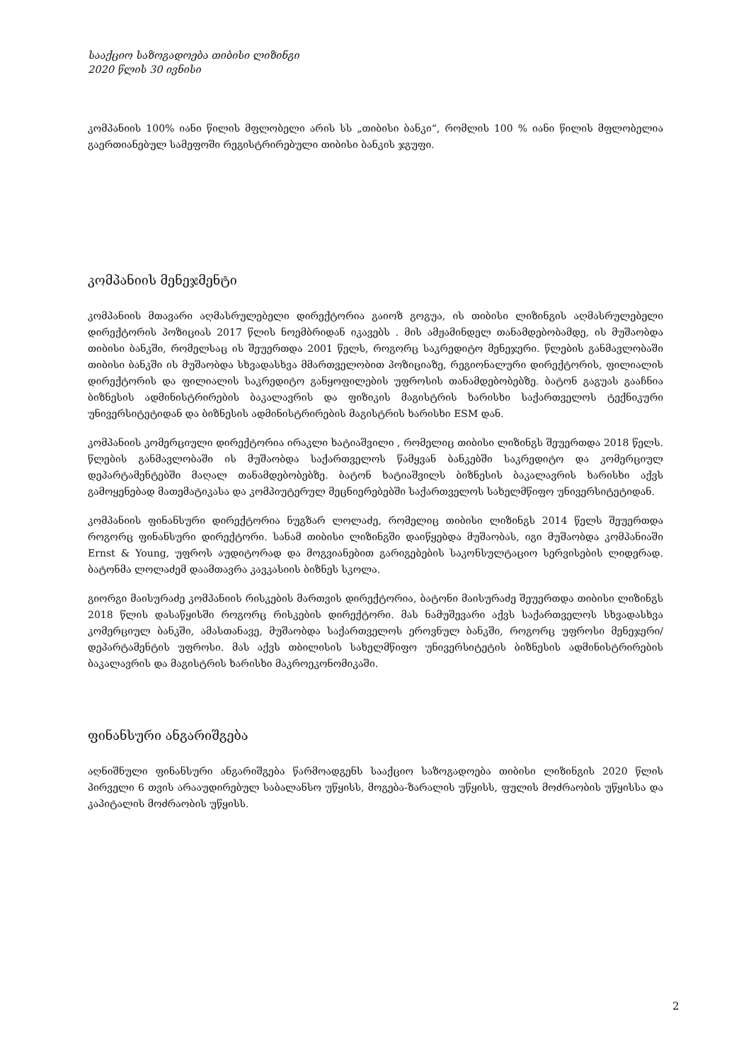სააქციო საზოგადოება თიბისი ლიზინგი
2020 წლის 30 ივნისი
კომპანიის 100% იანი წილის მფლობელი არის სს „თიბისი ბანკი“, რომლის 100 % იანი წილის მფლობელია გაერთიანებულ სამეფოში რეგისტრირებული თიბისი ბანკის ჯგუფი.
კომპანიის მენეჯმენტი
კომპანიის მთავარი აღმასრულებელი დირექტორია გაიოზ გოგუა, ის თიბისი ლიზინგის აღმასრულებელი დირექტორის პოზიციას 2017 წლის ნოემბრიდან იკავებს . მის ამჟამინდელ თანამდებობამდე, ის მუშაობდა თიბისი ბანკში, რომელსაც ის შეუერთდა 2001 წელს, როგორც საკრედიტო მენეჯერი. წლების განმავლობაში თიბისი ბანკში ის მუშაობდა სხვადასხვა მმართველობით პოზიციაზე, რეგიონალური დირექტორის, ფილიალის დირექტორის და ფილიალის საკრედიტო განყოფილების უფროსის თანამდებობებზე. ბატონ გაგუას გააჩნია ბიზნესის ადმინისტრირების ბაკალავრის და ფიზიკის მაგისტრის ხარისხი საქართველოს ტექნიკური უნივერსიტეტიდან და ბიზნესის ადმინისტრირების მაგისტრის ხარისხი ESM დან.
კომპანიის კომერციული დირექტორია ირაკლი ხატიაშვილი , რომელიც თიბისი ლიზინგს შეუერთდა 2018 წელს. წლების განმავლობაში ის მუშაობდა საქართველოს წამყვან ბანკებში საკრედიტო და კომერციულ დეპარტამენტებში მაღალ თანამდებობებზე. ბატონ ხატიაშვილს ბიზნესის ბაკალავრის ხარისხი აქვს გამოყენებად მათემატიკასა და კომპიუტერულ მეცნიერებებში საქართველოს სახელმწიფო უნივერსიტეტიდან.
კომპანიის ფინანსური დირექტორია ნუგზარ ლოლაძე, რომელიც თიბისი ლიზინგს 2014 წელს შეუერთდა როგორც ფინანსური დირექტორი. სანამ თიბისი ლიზინგში დაიწყებდა მუშაობას, იგი მუშაობდა კომპანიაში Ernst & Young, უფროს აუდიტორად და მოგვიანებით გარიგებების საკონსულტაციო სერვისების ლიდერად. ბატონმა ლოლაძემ დაამთავრა კავკასიის ბიზნეს სკოლა.
გიორგი მაისურაძე კომპანიის რისკების მართვის დირექტორია, ბატონი მაისურაძე შეუერთდა თიბისი ლიზინგს 2018 წლის დასაწყისში როგორც რისკების დირექტორი. მას ნამუშევარი აქვს საქართველოს სხვადასხვა კომერციულ ბანკში, ამასთანავე, მუშაობდა საქართველოს ეროვნულ ბანკში, როგორც უფროსი მენეჯერი/დეპარტამენტის უფროსი. მას აქვს თბილისის სახელმწიფო უნივერსიტეტის ბიზნესის ადმინისტრირების ბაკალავრის და მაგისტრის ხარისხი მაკროეკონომიკაში.
ფინანსური ანგარიშგება
აღნიშნული ფინანსური ანგარიშგება წარმოადგენს სააქციო საზოგადოება თიბისი ლიზინგის 2020 წლის პირველი 6 თვის არააუდირებულ საბალანსო უწყისს, მოგება-ზარალის უწყისს, ფულის მოძრაობის უწყისსა და კაპიტალის მოძრაობის უწყისს.
2